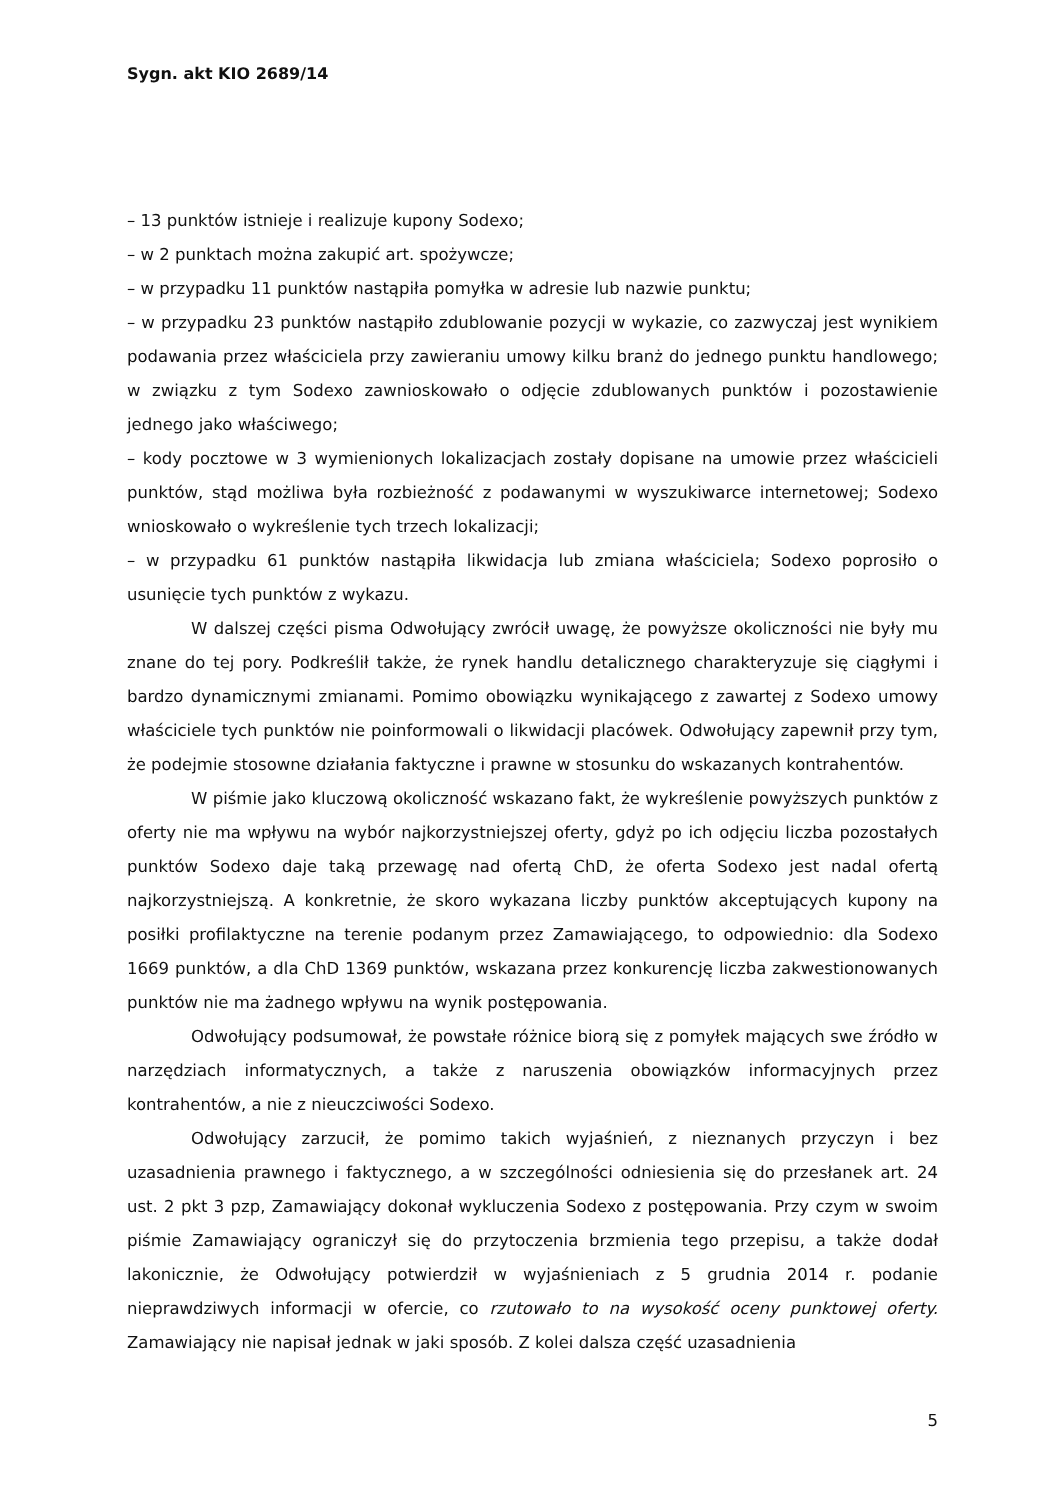Sygn. akt KIO 2689/14
– 13 punktów istnieje i realizuje kupony Sodexo;
– w 2 punktach można zakupić art. spożywcze;
– w przypadku 11 punktów nastąpiła pomyłka w adresie lub nazwie punktu;
– w przypadku 23 punktów nastąpiło zdublowanie pozycji w wykazie, co zazwyczaj jest wynikiem podawania przez właściciela przy zawieraniu umowy kilku branż do jednego punktu handlowego; w związku z tym Sodexo zawnioskowało o odjęcie zdublowanych punktów i pozostawienie jednego jako właściwego;
– kody pocztowe w 3 wymienionych lokalizacjach zostały dopisane na umowie przez właścicieli punktów, stąd możliwa była rozbieżność z podawanymi w wyszukiwarce internetowej; Sodexo wnioskowało o wykreślenie tych trzech lokalizacji;
– w przypadku 61 punktów nastąpiła likwidacja lub zmiana właściciela; Sodexo poprosiło o usunięcie tych punktów z wykazu.
W dalszej części pisma Odwołujący zwrócił uwagę, że powyższe okoliczności nie były mu znane do tej pory. Podkreślił także, że rynek handlu detalicznego charakteryzuje się ciągłymi i bardzo dynamicznymi zmianami. Pomimo obowiązku wynikającego z zawartej z Sodexo umowy właściciele tych punktów nie poinformowali o likwidacji placówek. Odwołujący zapewnił przy tym, że podejmie stosowne działania faktyczne i prawne w stosunku do wskazanych kontrahentów.
W piśmie jako kluczową okoliczność wskazano fakt, że wykreślenie powyższych punktów z oferty nie ma wpływu na wybór najkorzystniejszej oferty, gdyż po ich odjęciu liczba pozostałych punktów Sodexo daje taką przewagę nad ofertą ChD, że oferta Sodexo jest nadal ofertą najkorzystniejszą. A konkretnie, że skoro wykazana liczby punktów akceptujących kupony na posiłki profilaktyczne na terenie podanym przez Zamawiającego, to odpowiednio: dla Sodexo 1669 punktów, a dla ChD 1369 punktów, wskazana przez konkurencję liczba zakwestionowanych punktów nie ma żadnego wpływu na wynik postępowania.
Odwołujący podsumował, że powstałe różnice biorą się z pomyłek mających swe źródło w narzędziach informatycznych, a także z naruszenia obowiązków informacyjnych przez kontrahentów, a nie z nieuczciwości Sodexo.
Odwołujący zarzucił, że pomimo takich wyjaśnień, z nieznanych przyczyn i bez uzasadnienia prawnego i faktycznego, a w szczególności odniesienia się do przesłanek art. 24 ust. 2 pkt 3 pzp, Zamawiający dokonał wykluczenia Sodexo z postępowania. Przy czym w swoim piśmie Zamawiający ograniczył się do przytoczenia brzmienia tego przepisu, a także dodał lakonicznie, że Odwołujący potwierdził w wyjaśnieniach z 5 grudnia 2014 r. podanie nieprawdziwych informacji w ofercie, co rzutowało to na wysokość oceny punktowej oferty. Zamawiający nie napisał jednak w jaki sposób. Z kolei dalsza część uzasadnienia
5